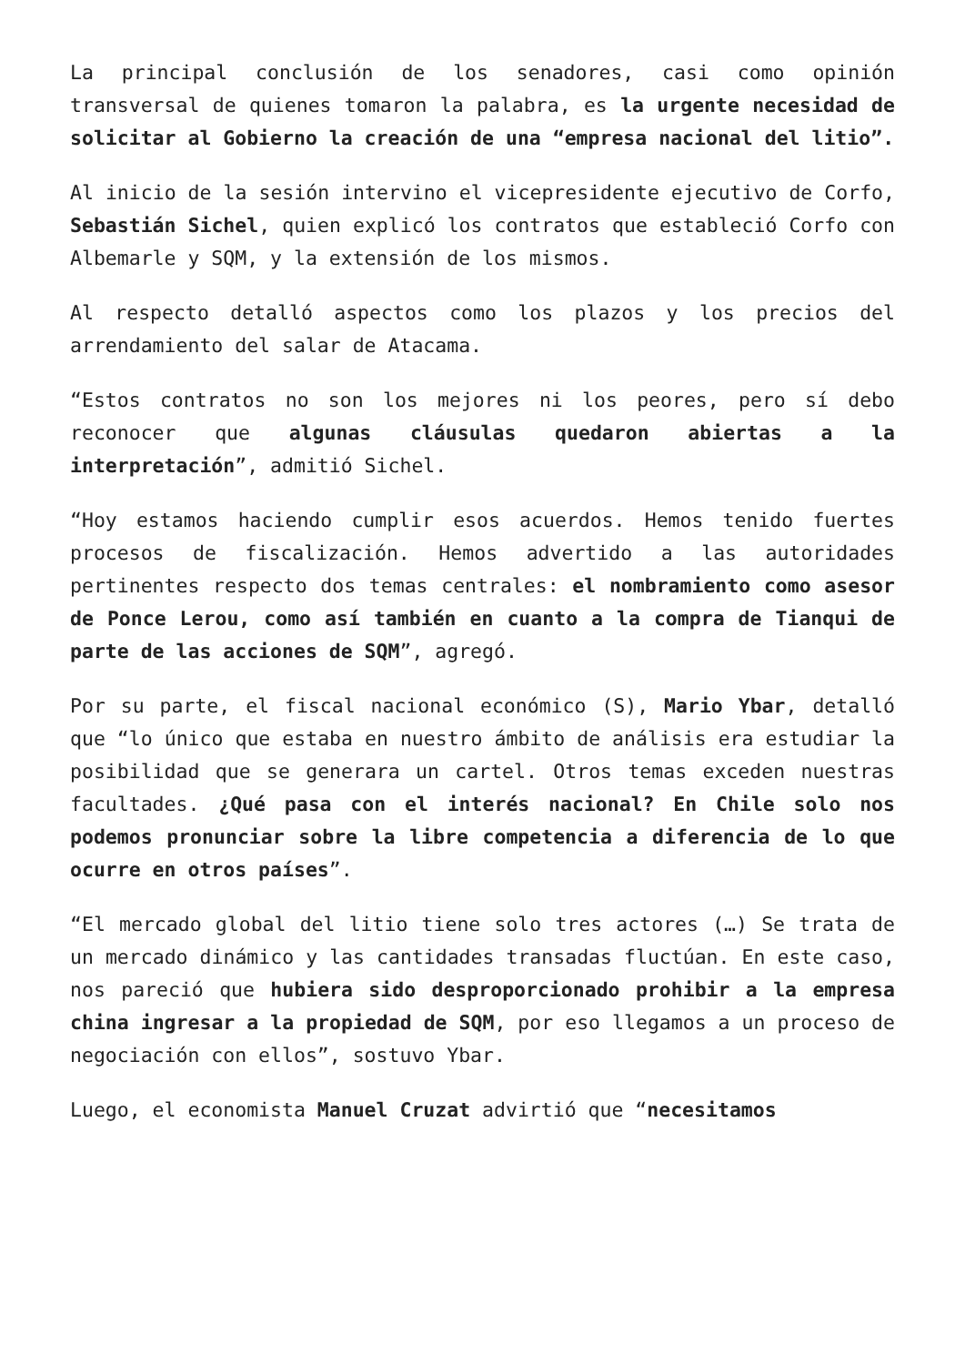La principal conclusión de los senadores, casi como opinión transversal de quienes tomaron la palabra, es la urgente necesidad de solicitar al Gobierno la creación de una “empresa nacional del litio”.
Al inicio de la sesión intervino el vicepresidente ejecutivo de Corfo, Sebastián Sichel, quien explicó los contratos que estableció Corfo con Albemarle y SQM, y la extensión de los mismos.
Al respecto detalló aspectos como los plazos y los precios del arrendamiento del salar de Atacama.
“Estos contratos no son los mejores ni los peores, pero sí debo reconocer que algunas cláusulas quedaron abiertas a la interpretación”, admitió Sichel.
“Hoy estamos haciendo cumplir esos acuerdos. Hemos tenido fuertes procesos de fiscalización. Hemos advertido a las autoridades pertinentes respecto dos temas centrales: el nombramiento como asesor de Ponce Lerou, como así también en cuanto a la compra de Tianqui de parte de las acciones de SQM”, agregó.
Por su parte, el fiscal nacional económico (S), Mario Ybar, detalló que “lo único que estaba en nuestro ámbito de análisis era estudiar la posibilidad que se generara un cartel. Otros temas exceden nuestras facultades. ¿Qué pasa con el interés nacional? En Chile solo nos podemos pronunciar sobre la libre competencia a diferencia de lo que ocurre en otros países”.
“El mercado global del litio tiene solo tres actores (…) Se trata de un mercado dinámico y las cantidades transadas fluctúan. En este caso, nos pareció que hubiera sido desproporcionado prohibir a la empresa china ingresar a la propiedad de SQM, por eso llegamos a un proceso de negociación con ellos”, sostuvo Ybar.
Luego, el economista Manuel Cruzat advirtió que “necesitamos